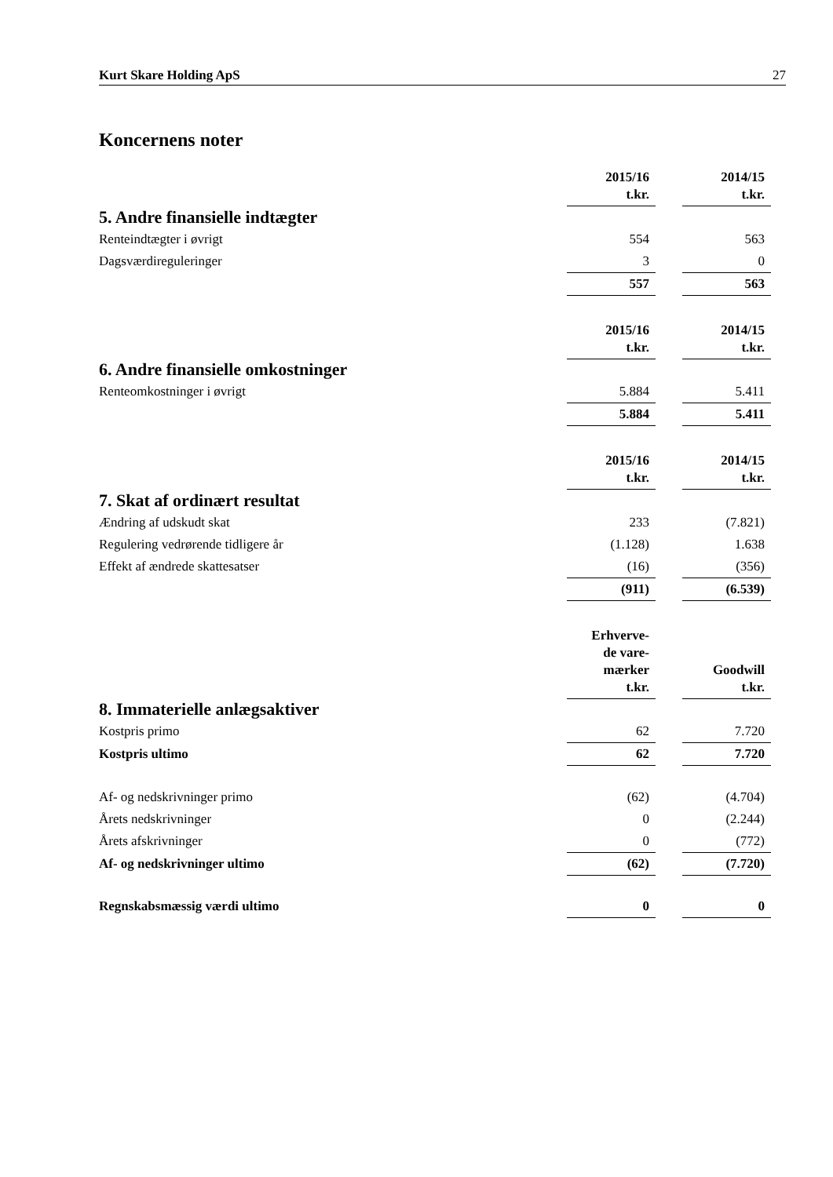Kurt Skare Holding ApS 27
Koncernens noter
| | 2015/16 t.kr. | | 2014/15 t.kr. |
| 5. Andre finansielle indtægter | | | |
| Renteindtægter i øvrigt | 554 | | 563 |
| Dagsværdireguleringer | 3 | | 0 |
| | 557 | | 563 |
| | 2015/16 t.kr. | | 2014/15 t.kr. |
| 6. Andre finansielle omkostninger | | | |
| Renteomkostninger i øvrigt | 5.884 | | 5.411 |
| | 5.884 | | 5.411 |
| | 2015/16 t.kr. | | 2014/15 t.kr. |
| 7. Skat af ordinært resultat | | | |
| Ændring af udskudt skat | 233 | | (7.821) |
| Regulering vedrørende tidligere år | (1.128) | | 1.638 |
| Effekt af ændrede skattesatser | (16) | | (356) |
| | (911) | | (6.539) |
| | Erhverve- de vare- mærker t.kr. | | Goodwill t.kr. |
| 8. Immaterielle anlægsaktiver | | | |
| Kostpris primo | 62 | | 7.720 |
| Kostpris ultimo | 62 | | 7.720 |
| Af- og nedskrivninger primo | (62) | | (4.704) |
| Årets nedskrivninger | 0 | | (2.244) |
| Årets afskrivninger | 0 | | (772) |
| Af- og nedskrivninger ultimo | (62) | | (7.720) |
| Regnskabsmæssig værdi ultimo | 0 | | 0 |